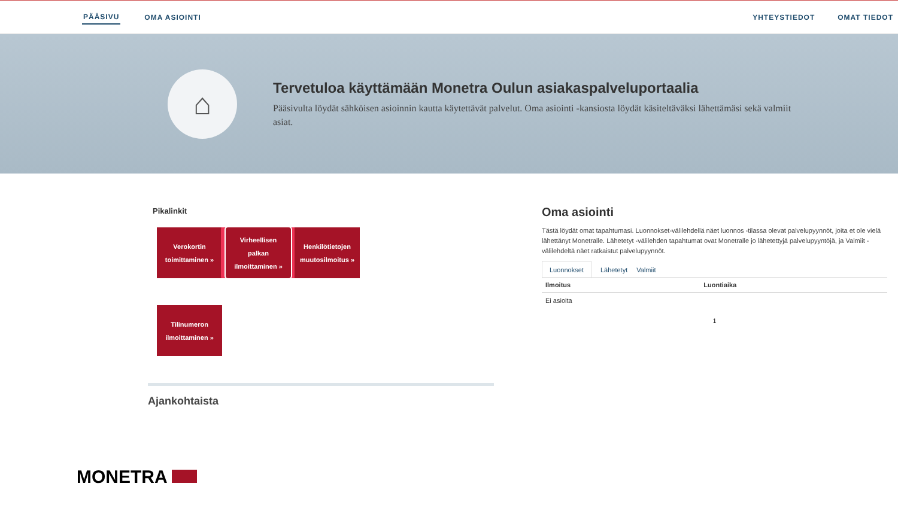PÄÄSIVU OMA ASIOINTI YHTEYSTIEDOT OMAT TIEDOT
⌂
Tervetuloa käyttämään Monetra Oulun asiakaspalveluportaalia
Pääsivulta löydät sähköisen asioinnin kautta käytettävät palvelut. Oma asiointi -kansiosta löydät käsiteltäväksi lähettämäsi sekä valmiit asiat.
Pikalinkit
Verokortin
toimittaminen »
Virheellisen
palkan
ilmoittaminen »
Henkilötietojen
muutosilmoitus »
Tilinumeron
ilmoittaminen »
Ajankohtaista
Oma asiointi
Tästä löydät omat tapahtumasi. Luonnokset-välilehdellä näet luonnos -tilassa olevat palvelupyynnöt, joita et ole vielä lähettänyt Monetralle. Lähetetyt -välilehden tapahtumat ovat Monetralle jo lähetettyjä palvelupyyntöjä, ja Valmiit -välilehdeltä näet ratkaistut palvelupyynnöt.
Luonnokset Lähetetyt Valmiit
| Ilmoitus | Luontiaika |
| --- | --- |
| Ei asioita | |
1
MONETRA